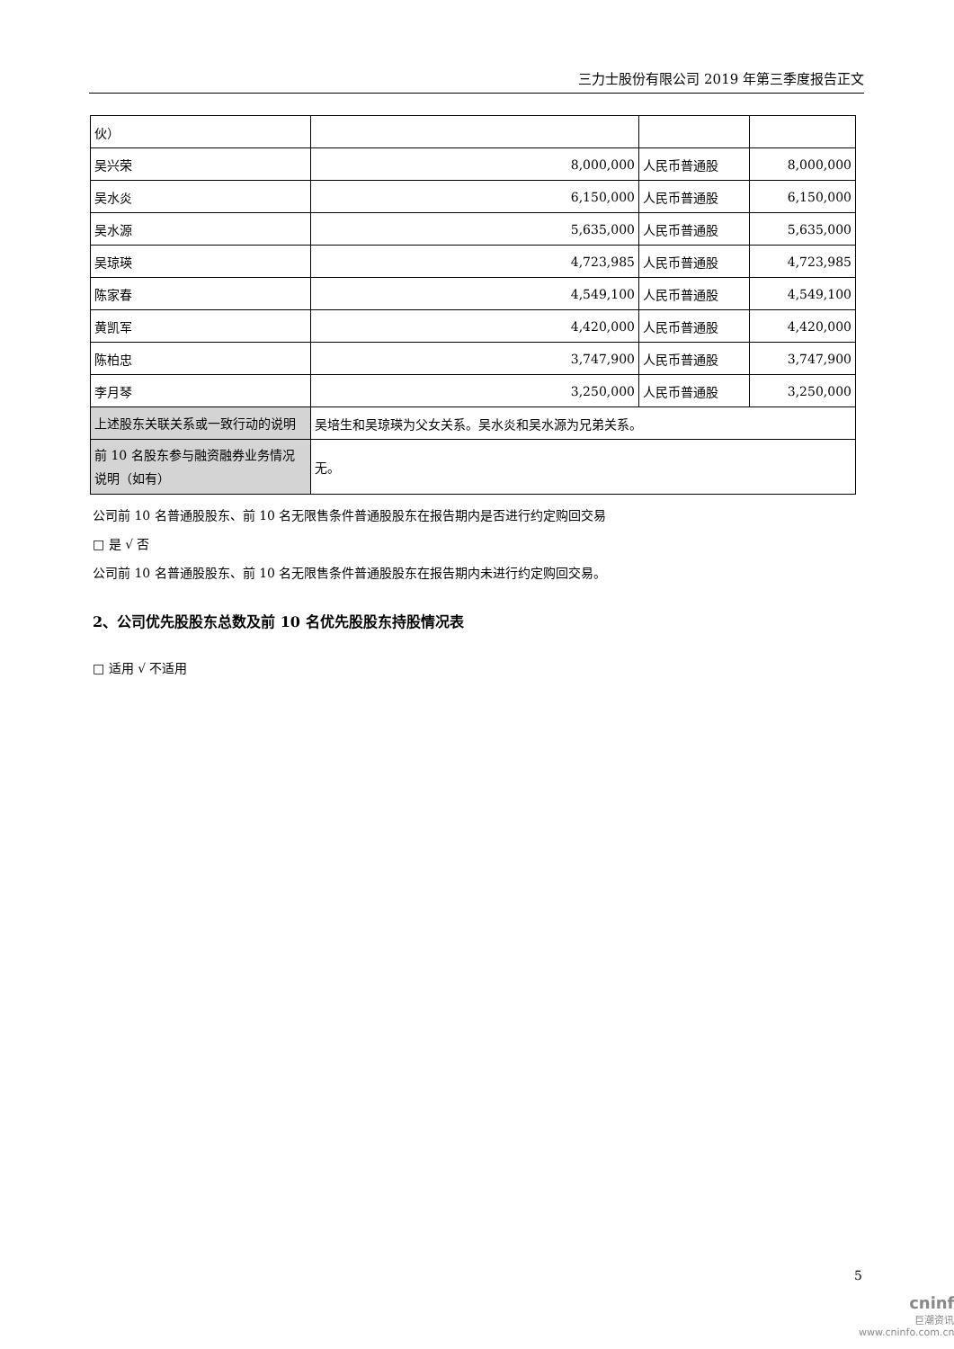三力士股份有限公司 2019 年第三季度报告正文
| 伙） | | | |
| 吴兴荣 | 8,000,000 | 人民币普通股 | 8,000,000 |
| 吴水炎 | 6,150,000 | 人民币普通股 | 6,150,000 |
| 吴水源 | 5,635,000 | 人民币普通股 | 5,635,000 |
| 吴琼瑛 | 4,723,985 | 人民币普通股 | 4,723,985 |
| 陈家春 | 4,549,100 | 人民币普通股 | 4,549,100 |
| 黄凯军 | 4,420,000 | 人民币普通股 | 4,420,000 |
| 陈柏忠 | 3,747,900 | 人民币普通股 | 3,747,900 |
| 李月琴 | 3,250,000 | 人民币普通股 | 3,250,000 |
| 上述股东关联关系或一致行动的说明 | 吴培生和吴琼瑛为父女关系。吴水炎和吴水源为兄弟关系。 | | |
| 前 10 名股东参与融资融券业务情况说明（如有） | 无。 | | |
公司前 10 名普通股股东、前 10 名无限售条件普通股股东在报告期内是否进行约定购回交易
□ 是 √ 否
公司前 10 名普通股股东、前 10 名无限售条件普通股股东在报告期内未进行约定购回交易。
2、公司优先股股东总数及前 10 名优先股股东持股情况表
□ 适用 √ 不适用
5
cninf
巨潮资讯
www.cninfo.com.cn